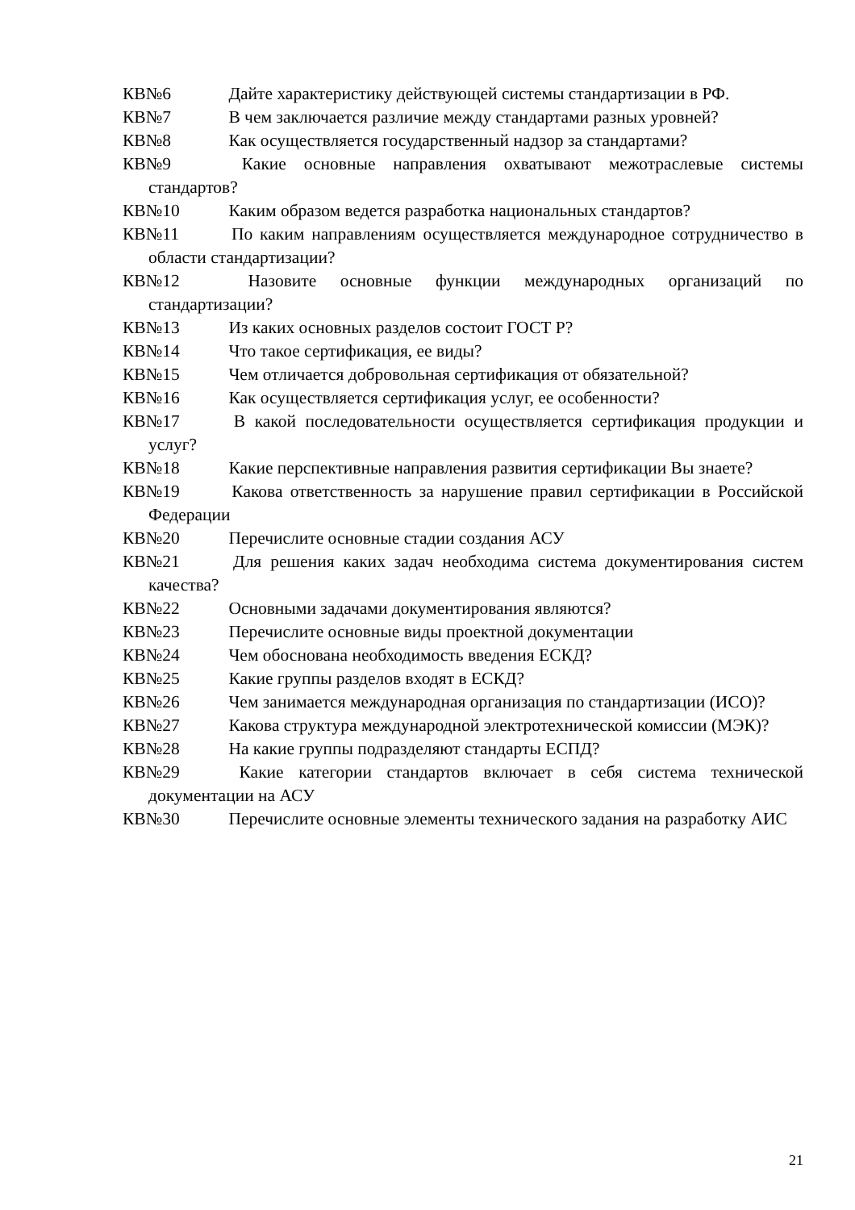КВ№6 Дайте характеристику действующей системы стандартизации в РФ.
КВ№7 В чем заключается различие между стандартами разных уровней?
КВ№8 Как осуществляется государственный надзор за стандартами?
КВ№9 Какие основные направления охватывают межотраслевые системы стандартов?
КВ№10 Каким образом ведется разработка национальных стандартов?
КВ№11 По каким направлениям осуществляется международное сотрудничество в области стандартизации?
КВ№12 Назовите основные функции международных организаций по стандартизации?
КВ№13 Из каких основных разделов состоит ГОСТ Р?
КВ№14 Что такое сертификация, ее виды?
КВ№15 Чем отличается добровольная сертификация от обязательной?
КВ№16 Как осуществляется сертификация услуг, ее особенности?
КВ№17 В какой последовательности осуществляется сертификация продукции и услуг?
КВ№18 Какие перспективные направления развития сертификации Вы знаете?
КВ№19 Какова ответственность за нарушение правил сертификации в Российской Федерации
КВ№20 Перечислите основные стадии создания АСУ
КВ№21 Для решения каких задач необходима система документирования систем качества?
КВ№22 Основными задачами документирования являются?
КВ№23 Перечислите основные виды проектной документации
КВ№24 Чем обоснована необходимость введения ЕСКД?
КВ№25 Какие группы разделов входят в ЕСКД?
КВ№26 Чем занимается международная организация по стандартизации (ИСО)?
КВ№27 Какова структура международной электротехнической комиссии (МЭК)?
КВ№28 На какие группы подразделяют стандарты ЕСПД?
КВ№29 Какие категории стандартов включает в себя система технической документации на АСУ
КВ№30 Перечислите основные элементы технического задания на разработку АИС
21